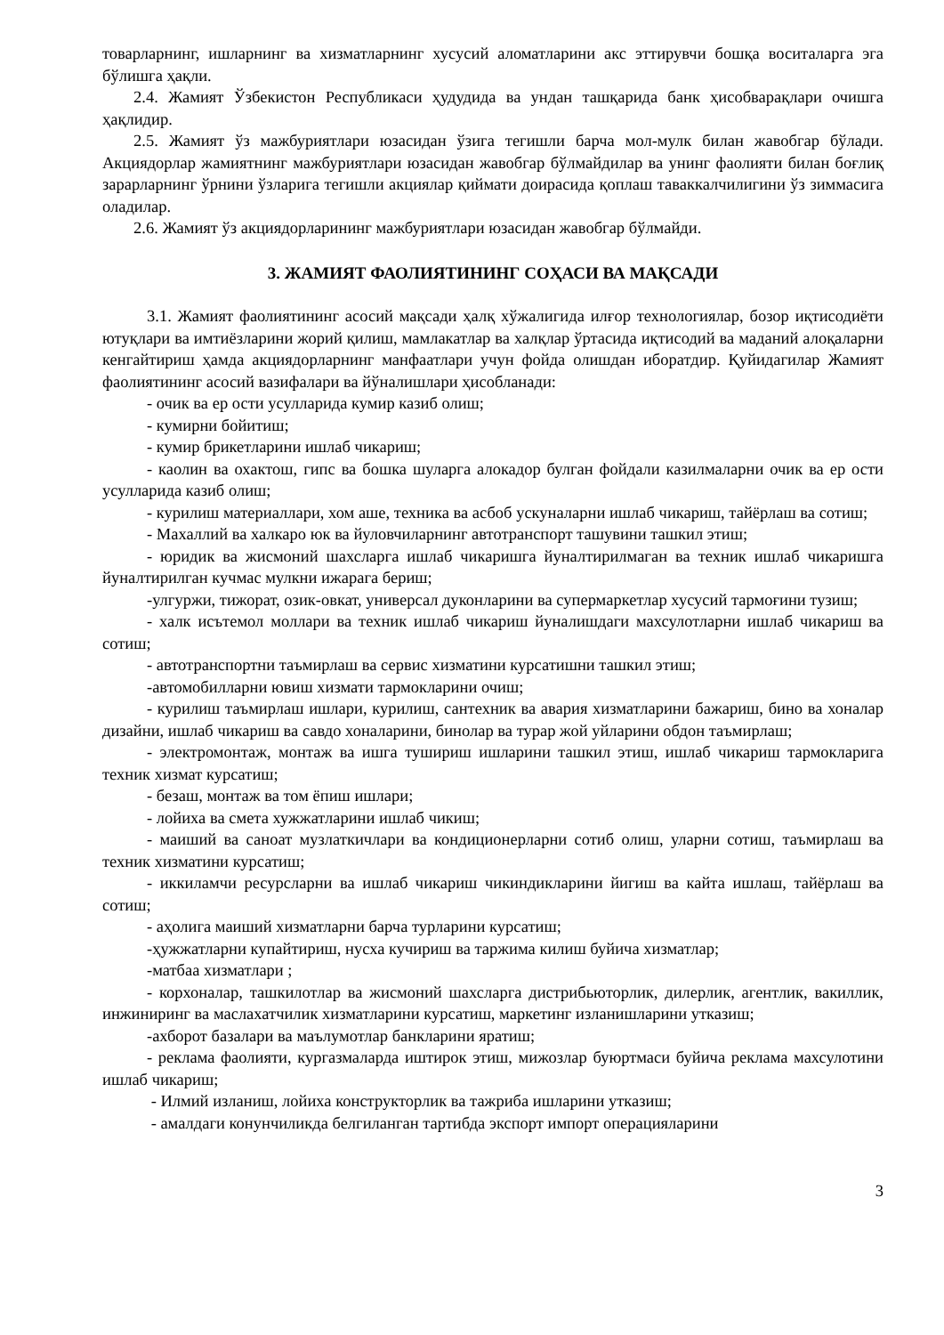товарларнинг, ишларнинг ва хизматларнинг хусусий аломатларини акс эттирувчи бошқа воситаларга эга бўлишга ҳақли.
2.4. Жамият Ўзбекистон Республикаси ҳудудида ва ундан ташқарида банк ҳисобварақлари очишга ҳақлидир.
2.5. Жамият ўз мажбуриятлари юзасидан ўзига тегишли барча мол-мулк билан жавобгар бўлади. Акциядорлар жамиятнинг мажбуриятлари юзасидан жавобгар бўлмайдилар ва унинг фаолияти билан боғлиқ зарарларнинг ўрнини ўзларига тегишли акциялар қиймати доирасида қоплаш таваккалчилигини ўз зиммасига оладилар.
2.6. Жамият ўз акциядорларининг мажбуриятлари юзасидан жавобгар бўлмайди.
3. ЖАМИЯТ ФАОЛИЯТИНИНГ СОҲАСИ ВА МАҚСАДИ
3.1. Жамият фаолиятининг асосий мақсади ҳалқ хўжалигида илғор технологиялар, бозор иқтисодиёти ютуқлари ва имтиёзларини жорий қилиш, мамлакатлар ва халқлар ўртасида иқтисодий ва маданий алоқаларни кенгайтириш ҳамда акциядорларнинг манфаатлари учун фойда олишдан иборатдир. Қуйидагилар Жамият фаолиятининг асосий вазифалари ва йўналишлари ҳисобланади:
- очик ва ер ости усулларида кумир казиб олиш;
- кумирни бойитиш;
- кумир брикетларини ишлаб чикариш;
- каолин ва охактош, гипс ва бошка шуларга алокадор булган фойдали казилмаларни очик ва ер ости усулларида казиб олиш;
- курилиш материаллари, хом аше, техника ва асбоб ускуналарни ишлаб чикариш, тайёрлаш ва сотиш;
- Махаллий ва халкаро юк ва йуловчиларнинг автотранспорт ташувини ташкил этиш;
- юридик ва жисмоний шахсларга ишлаб чикаришга йуналтирилмаган ва техник ишлаб чикаришга йуналтирилган кучмас мулкни ижарага бериш;
-улгуржи, тижорат, озик-овкат, универсал дуконларини ва супермаркетлар хусусий тармоғини тузиш;
- халк исътемол моллари ва техник ишлаб чикариш йуналишдаги махсулотларни ишлаб чикариш ва сотиш;
- автотранспортни таъмирлаш ва сервис хизматини курсатишни ташкил этиш;
-автомобилларни ювиш хизмати тармокларини очиш;
- курилиш таъмирлаш ишлари, курилиш, сантехник ва авария хизматларини бажариш, бино ва хоналар дизайни, ишлаб чикариш ва савдо хоналарини, бинолар ва турар жой уйларини обдон таъмирлаш;
- электромонтаж, монтаж ва ишга тушириш ишларини ташкил этиш, ишлаб чикариш тармокларига техник хизмат курсатиш;
- безаш, монтаж ва том ёпиш ишлари;
- лойиха ва смета хужжатларини ишлаб чикиш;
- маиший ва саноат музлаткичлари ва кондиционерларни сотиб олиш, уларни сотиш, таъмирлаш ва техник хизматини курсатиш;
- иккиламчи ресурсларни ва ишлаб чикариш чикиндикларини йигиш ва кайта ишлаш, тайёрлаш ва сотиш;
- аҳолига маиший хизматларни барча турларини курсатиш;
-ҳужжатларни купайтириш, нусха кучириш ва таржима килиш буйича хизматлар;
-матбаа хизматлари ;
- корхоналар, ташкилотлар ва жисмоний шахсларга дистрибьюторлик, дилерлик, агентлик, вакиллик, инжиниринг ва маслахатчилик хизматларини курсатиш, маркетинг изланишларини утказиш;
-ахборот базалари ва маълумотлар банкларини яратиш;
- реклама фаолияти, кургазмаларда иштирок этиш, мижозлар буюртмаси буйича реклама махсулотини ишлаб чикариш;
- Илмий изланиш, лойиха конструкторлик ва тажриба ишларини утказиш;
- амалдаги конунчиликда белгиланган тартибда экспорт импорт операцияларини
3